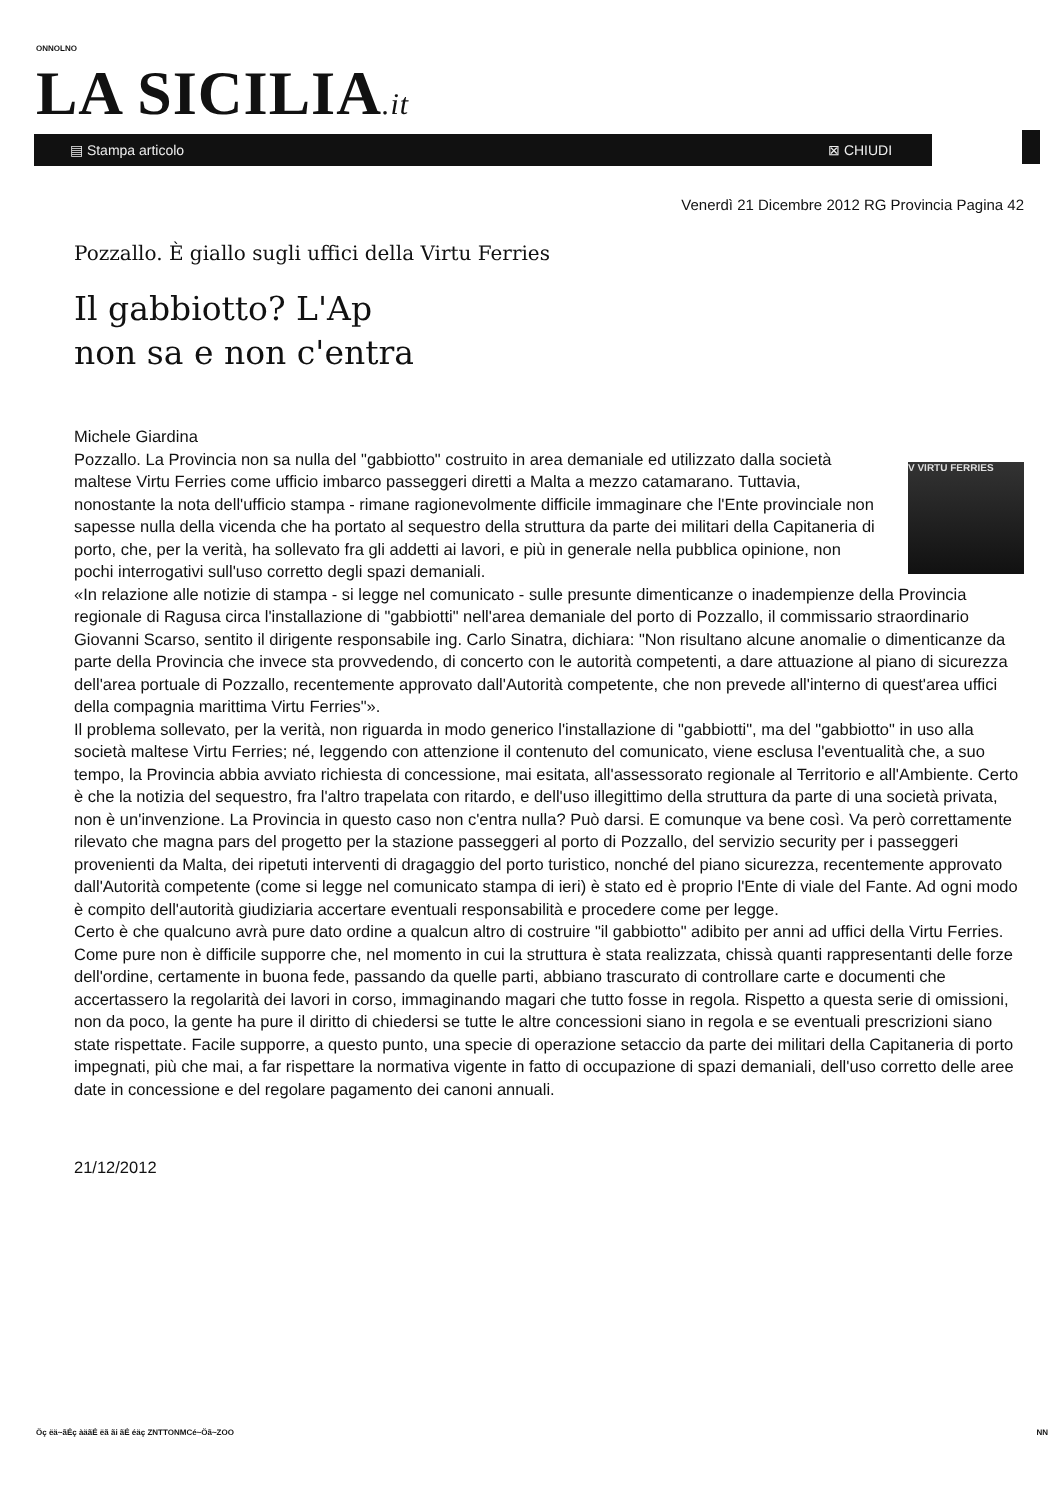ONNOLNO
LA SICILIA.it
▤ Stampa articolo ⊠ CHIUDI
Venerdì 21 Dicembre 2012 RG Provincia Pagina 42
Pozzallo. È giallo sugli uffici della Virtu Ferries
Il gabbiotto? L'Ap
non sa e non c'entra
Michele Giardina
V VIRTU FERRIES
Pozzallo. La Provincia non sa nulla del "gabbiotto" costruito in area demaniale ed utilizzato dalla società maltese Virtu Ferries come ufficio imbarco passeggeri diretti a Malta a mezzo catamarano. Tuttavia, nonostante la nota dell'ufficio stampa - rimane ragionevolmente difficile immaginare che l'Ente provinciale non sapesse nulla della vicenda che ha portato al sequestro della struttura da parte dei militari della Capitaneria di porto, che, per la verità, ha sollevato fra gli addetti ai lavori, e più in generale nella pubblica opinione, non pochi interrogativi sull'uso corretto degli spazi demaniali.
«In relazione alle notizie di stampa - si legge nel comunicato - sulle presunte dimenticanze o inadempienze della Provincia regionale di Ragusa circa l'installazione di "gabbiotti" nell'area demaniale del porto di Pozzallo, il commissario straordinario Giovanni Scarso, sentito il dirigente responsabile ing. Carlo Sinatra, dichiara: "Non risultano alcune anomalie o dimenticanze da parte della Provincia che invece sta provvedendo, di concerto con le autorità competenti, a dare attuazione al piano di sicurezza dell'area portuale di Pozzallo, recentemente approvato dall'Autorità competente, che non prevede all'interno di quest'area uffici della compagnia marittima Virtu Ferries"».
Il problema sollevato, per la verità, non riguarda in modo generico l'installazione di "gabbiotti", ma del "gabbiotto" in uso alla società maltese Virtu Ferries; né, leggendo con attenzione il contenuto del comunicato, viene esclusa l'eventualità che, a suo tempo, la Provincia abbia avviato richiesta di concessione, mai esitata, all'assessorato regionale al Territorio e all'Ambiente. Certo è che la notizia del sequestro, fra l'altro trapelata con ritardo, e dell'uso illegittimo della struttura da parte di una società privata, non è un'invenzione. La Provincia in questo caso non c'entra nulla? Può darsi. E comunque va bene così. Va però correttamente rilevato che magna pars del progetto per la stazione passeggeri al porto di Pozzallo, del servizio security per i passeggeri provenienti da Malta, dei ripetuti interventi di dragaggio del porto turistico, nonché del piano sicurezza, recentemente approvato dall'Autorità competente (come si legge nel comunicato stampa di ieri) è stato ed è proprio l'Ente di viale del Fante. Ad ogni modo è compito dell'autorità giudiziaria accertare eventuali responsabilità e procedere come per legge.
Certo è che qualcuno avrà pure dato ordine a qualcun altro di costruire "il gabbiotto" adibito per anni ad uffici della Virtu Ferries. Come pure non è difficile supporre che, nel momento in cui la struttura è stata realizzata, chissà quanti rappresentanti delle forze dell'ordine, certamente in buona fede, passando da quelle parti, abbiano trascurato di controllare carte e documenti che accertassero la regolarità dei lavori in corso, immaginando magari che tutto fosse in regola. Rispetto a questa serie di omissioni, non da poco, la gente ha pure il diritto di chiedersi se tutte le altre concessioni siano in regola e se eventuali prescrizioni siano state rispettate. Facile supporre, a questo punto, una specie di operazione setaccio da parte dei militari della Capitaneria di porto impegnati, più che mai, a far rispettare la normativa vigente in fatto di occupazione di spazi demaniali, dell'uso corretto delle aree date in concessione e del regolare pagamento dei canoni annuali.
21/12/2012
Öç ëä~ãÉç àäãÉ ëã ãi ãÉ éäç ZNTTONMCé~Öã~ZOO
NN